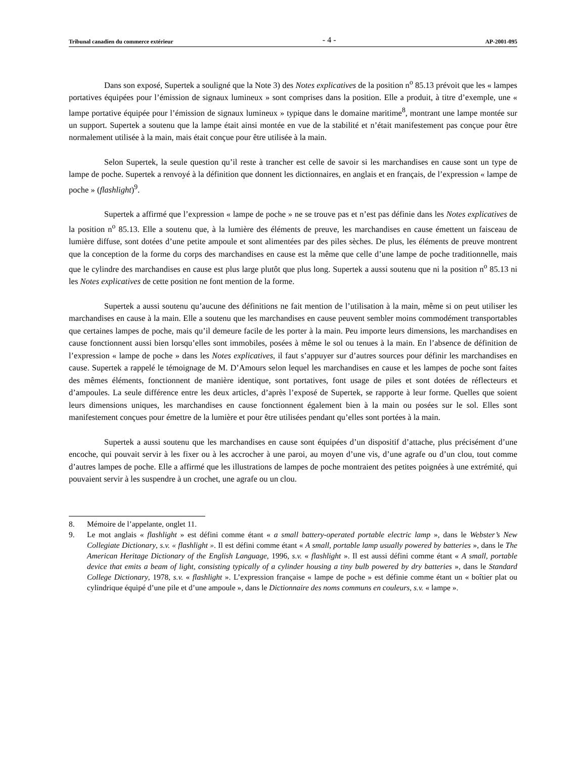Tribunal canadien du commerce extérieur - 4 - AP-2001-095
Dans son exposé, Supertek a souligné que la Note 3) des Notes explicatives de la position n<sup>o</sup> 85.13 prévoit que les « lampes portatives équipées pour l’émission de signaux lumineux » sont comprises dans la position. Elle a produit, à titre d’exemple, une « lampe portative équipée pour l’émission de signaux lumineux » typique dans le domaine maritime<sup>8</sup>, montrant une lampe montée sur un support. Supertek a soutenu que la lampe était ainsi montée en vue de la stabilité et n’était manifestement pas conçue pour être normalement utilisée à la main, mais était conçue pour être utilisée à la main.
Selon Supertek, la seule question qu’il reste à trancher est celle de savoir si les marchandises en cause sont un type de lampe de poche. Supertek a renvoyé à la définition que donnent les dictionnaires, en anglais et en français, de l’expression « lampe de poche » (flashlight)<sup>9</sup>.
Supertek a affirmé que l’expression « lampe de poche » ne se trouve pas et n’est pas définie dans les Notes explicatives de la position n<sup>o</sup> 85.13. Elle a soutenu que, à la lumière des éléments de preuve, les marchandises en cause émettent un faisceau de lumière diffuse, sont dotées d’une petite ampoule et sont alimentées par des piles sèches. De plus, les éléments de preuve montrent que la conception de la forme du corps des marchandises en cause est la même que celle d’une lampe de poche traditionnelle, mais que le cylindre des marchandises en cause est plus large plutôt que plus long. Supertek a aussi soutenu que ni la position n<sup>o</sup> 85.13 ni les Notes explicatives de cette position ne font mention de la forme.
Supertek a aussi soutenu qu’aucune des définitions ne fait mention de l’utilisation à la main, même si on peut utiliser les marchandises en cause à la main. Elle a soutenu que les marchandises en cause peuvent sembler moins commodément transportables que certaines lampes de poche, mais qu’il demeure facile de les porter à la main. Peu importe leurs dimensions, les marchandises en cause fonctionnent aussi bien lorsqu’elles sont immobiles, posées à même le sol ou tenues à la main. En l’absence de définition de l’expression « lampe de poche » dans les Notes explicatives, il faut s’appuyer sur d’autres sources pour définir les marchandises en cause. Supertek a rappelé le témoignage de M. D’Amours selon lequel les marchandises en cause et les lampes de poche sont faites des mêmes éléments, fonctionnent de manière identique, sont portatives, font usage de piles et sont dotées de réflecteurs et d’ampoules. La seule différence entre les deux articles, d’après l’exposé de Supertek, se rapporte à leur forme. Quelles que soient leurs dimensions uniques, les marchandises en cause fonctionnent également bien à la main ou posées sur le sol. Elles sont manifestement conçues pour émettre de la lumière et pour être utilisées pendant qu’elles sont portées à la main.
Supertek a aussi soutenu que les marchandises en cause sont équipées d’un dispositif d’attache, plus précisément d’une encoche, qui pouvait servir à les fixer ou à les accrocher à une paroi, au moyen d’une vis, d’une agrafe ou d’un clou, tout comme d’autres lampes de poche. Elle a affirmé que les illustrations de lampes de poche montraient des petites poignées à une extrémité, qui pouvaient servir à les suspendre à un crochet, une agrafe ou un clou.
8. Mémoire de l’appelante, onglet 11.
9. Le mot anglais « flashlight » est défini comme étant « a small battery-operated portable electric lamp », dans le Webster’s New Collegiate Dictionary, s.v. « flashlight ». Il est défini comme étant « A small, portable lamp usually powered by batteries », dans le The American Heritage Dictionary of the English Language, 1996, s.v. « flashlight ». Il est aussi défini comme étant « A small, portable device that emits a beam of light, consisting typically of a cylinder housing a tiny bulb powered by dry batteries », dans le Standard College Dictionary, 1978, s.v. « flashlight ». L’expression française « lampe de poche » est définie comme étant un « boîtier plat ou cylindrique équipé d’une pile et d’une ampoule », dans le Dictionnaire des noms communs en couleurs, s.v. « lampe ».